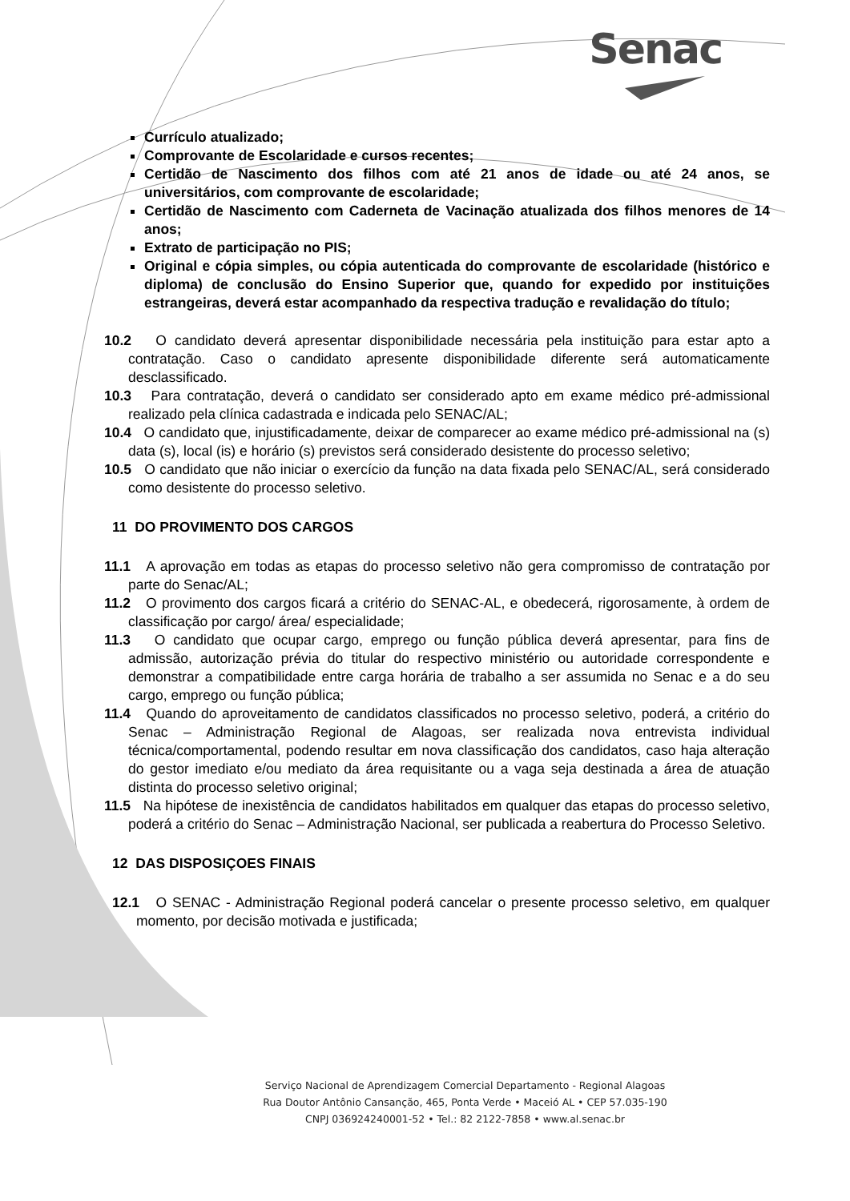Senac
Currículo atualizado;
Comprovante de Escolaridade e cursos recentes;
Certidão de Nascimento dos filhos com até 21 anos de idade ou até 24 anos, se universitários, com comprovante de escolaridade;
Certidão de Nascimento com Caderneta de Vacinação atualizada dos filhos menores de 14 anos;
Extrato de participação no PIS;
Original e cópia simples, ou cópia autenticada do comprovante de escolaridade (histórico e diploma) de conclusão do Ensino Superior que, quando for expedido por instituições estrangeiras, deverá estar acompanhado da respectiva tradução e revalidação do título;
10.2 O candidato deverá apresentar disponibilidade necessária pela instituição para estar apto a contratação. Caso o candidato apresente disponibilidade diferente será automaticamente desclassificado.
10.3 Para contratação, deverá o candidato ser considerado apto em exame médico pré-admissional realizado pela clínica cadastrada e indicada pelo SENAC/AL;
10.4 O candidato que, injustificadamente, deixar de comparecer ao exame médico pré-admissional na (s) data (s), local (is) e horário (s) previstos será considerado desistente do processo seletivo;
10.5 O candidato que não iniciar o exercício da função na data fixada pelo SENAC/AL, será considerado como desistente do processo seletivo.
11 DO PROVIMENTO DOS CARGOS
11.1 A aprovação em todas as etapas do processo seletivo não gera compromisso de contratação por parte do Senac/AL;
11.2 O provimento dos cargos ficará a critério do SENAC-AL, e obedecerá, rigorosamente, à ordem de classificação por cargo/ área/ especialidade;
11.3 O candidato que ocupar cargo, emprego ou função pública deverá apresentar, para fins de admissão, autorização prévia do titular do respectivo ministério ou autoridade correspondente e demonstrar a compatibilidade entre carga horária de trabalho a ser assumida no Senac e a do seu cargo, emprego ou função pública;
11.4 Quando do aproveitamento de candidatos classificados no processo seletivo, poderá, a critério do Senac – Administração Regional de Alagoas, ser realizada nova entrevista individual técnica/comportamental, podendo resultar em nova classificação dos candidatos, caso haja alteração do gestor imediato e/ou mediato da área requisitante ou a vaga seja destinada a área de atuação distinta do processo seletivo original;
11.5 Na hipótese de inexistência de candidatos habilitados em qualquer das etapas do processo seletivo, poderá a critério do Senac – Administração Nacional, ser publicada a reabertura do Processo Seletivo.
12 DAS DISPOSIÇOES FINAIS
12.1 O SENAC - Administração Regional poderá cancelar o presente processo seletivo, em qualquer momento, por decisão motivada e justificada;
Serviço Nacional de Aprendizagem Comercial Departamento - Regional Alagoas
Rua Doutor Antônio Cansanção, 465, Ponta Verde • Maceió AL • CEP 57.035-190
CNPJ 036924240001-52 • Tel.: 82 2122-7858 • www.al.senac.br